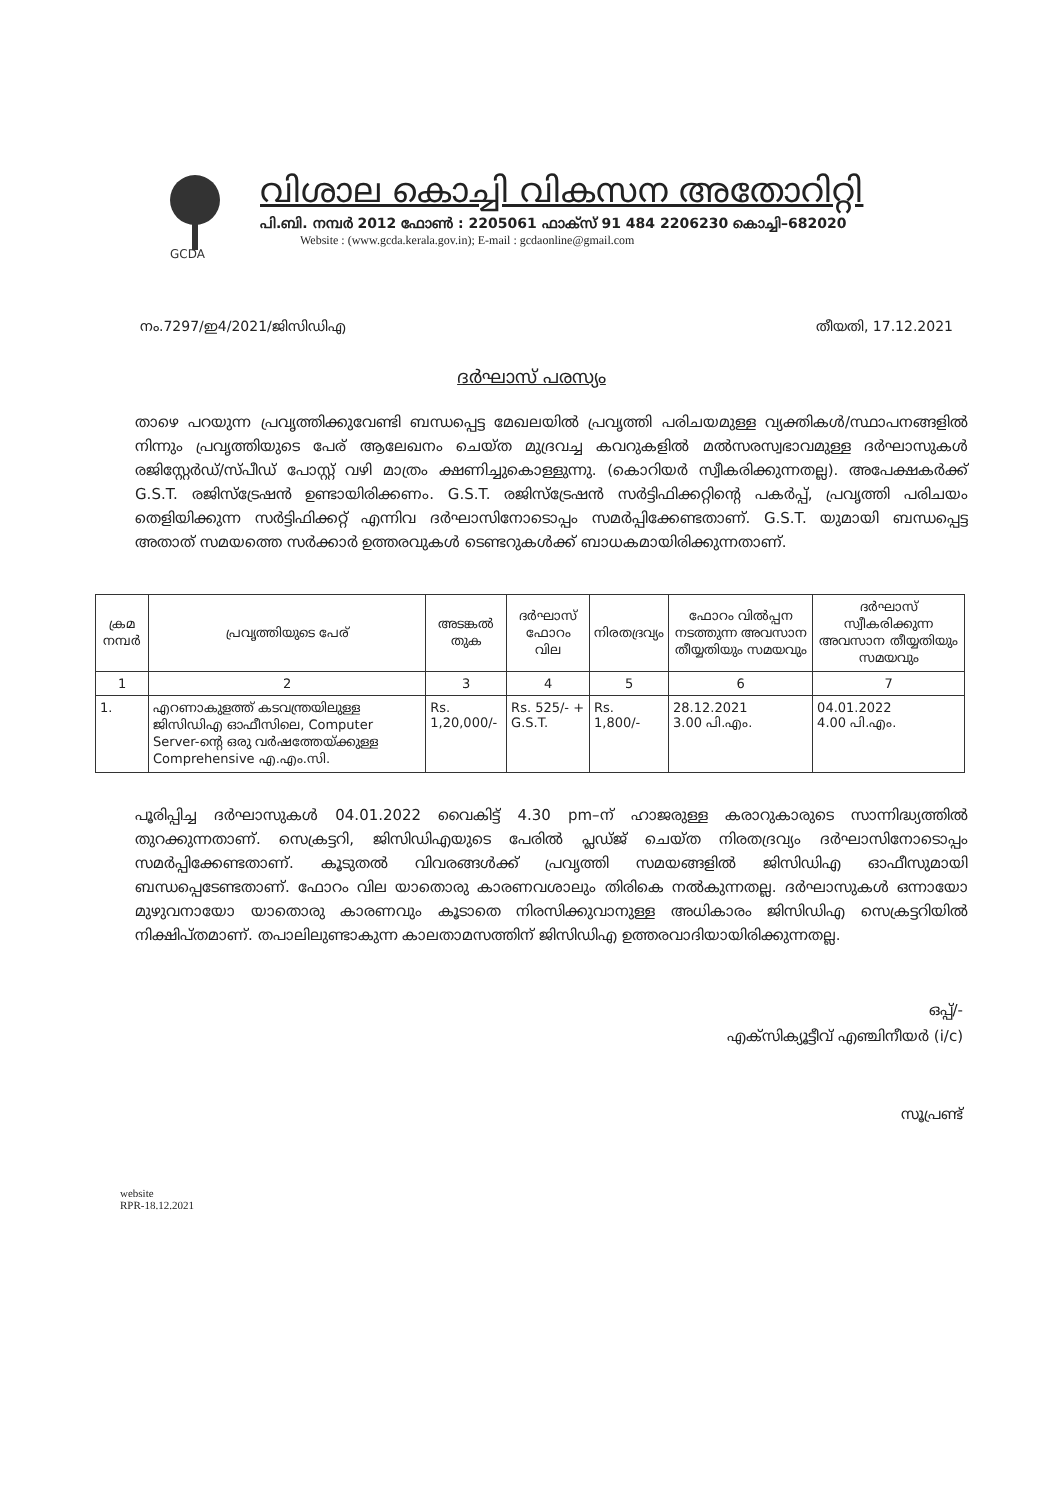GCDA
വിശാല കൊച്ചി വികസന അതോറിറ്റി
പി.ബി. നമ്പർ 2012 ഫോൺ : 2205061 ഫാക്സ് 91 484 2206230 കൊച്ചി–682020
Website : (www.gcda.kerala.gov.in); E-mail : gcdaonline@gmail.com
നം.7297/ഇ4/2021/ജിസിഡിഎ തീയതി, 17.12.2021
ദർഘാസ് പരസ്യം
താഴെ പറയുന്ന പ്രവൃത്തിക്കുവേണ്ടി ബന്ധപ്പെട്ട മേഖലയിൽ പ്രവൃത്തി പരിചയമുള്ള വ്യക്തികൾ/സ്ഥാപനങ്ങളിൽ നിന്നും പ്രവൃത്തിയുടെ പേര് ആലേഖനം ചെയ്ത മുദ്രവച്ച കവറുകളിൽ മൽസരസ്വഭാവമുള്ള ദർഘാസുകൾ രജിസ്റ്റേർഡ്/സ്പീഡ് പോസ്റ്റ് വഴി മാത്രം ക്ഷണിച്ചുകൊള്ളുന്നു. (കൊറിയർ സ്വീകരിക്കുന്നതല്ല). അപേക്ഷകർക്ക് G.S.T. രജിസ്ട്രേഷൻ ഉണ്ടായിരിക്കണം. G.S.T. രജിസ്ട്രേഷൻ സർട്ടിഫിക്കറ്റിന്റെ പകർപ്പ്, പ്രവൃത്തി പരിചയം തെളിയിക്കുന്ന സർട്ടിഫിക്കറ്റ് എന്നിവ ദർഘാസിനോടൊപ്പം സമർപ്പിക്കേണ്ടതാണ്. G.S.T. യുമായി ബന്ധപ്പെട്ട അതാത് സമയത്തെ സർക്കാർ ഉത്തരവുകൾ ടെണ്ടറുകൾക്ക് ബാധകമായിരിക്കുന്നതാണ്.
| ക്രമ നമ്പർ | പ്രവൃത്തിയുടെ പേര് | അടങ്കൽ തുക | ദർഘാസ് ഫോറം വില | നിരതദ്രവ്യം | ഫോറം വിൽപ്പന നടത്തുന്ന അവസാന തീയ്യതിയും സമയവും | ദർഘാസ് സ്വീകരിക്കുന്ന അവസാന തീയ്യതിയും സമയവും |
| --- | --- | --- | --- | --- | --- | --- |
| 1 | 2 | 3 | 4 | 5 | 6 | 7 |
| 1. | എറണാകുളത്ത് കടവന്ത്രയിലുള്ള ജിസിഡിഎ ഓഫീസിലെ, Computer Server-ന്റെ ഒരു വർഷത്തേയ്ക്കുള്ള Comprehensive എ.എം.സി. | Rs. 1,20,000/- | Rs. 525/- + G.S.T. | Rs. 1,800/- | 28.12.2021 3.00 പി.എം. | 04.01.2022 4.00 പി.എം. |
പൂരിപ്പിച്ച ദർഘാസുകൾ 04.01.2022 വൈകിട്ട് 4.30 pm–ന് ഹാജരുള്ള കരാറുകാരുടെ സാന്നിദ്ധ്യത്തിൽ തുറക്കുന്നതാണ്. സെക്രട്ടറി, ജിസിഡിഎയുടെ പേരിൽ പ്ലഡ്ജ് ചെയ്ത നിരതദ്രവ്യം ദർഘാസിനോടൊപ്പം സമർപ്പിക്കേണ്ടതാണ്. കൂടുതൽ വിവരങ്ങൾക്ക് പ്രവൃത്തി സമയങ്ങളിൽ ജിസിഡിഎ ഓഫീസുമായി ബന്ധപ്പെടേണ്ടതാണ്. ഫോറം വില യാതൊരു കാരണവശാലും തിരികെ നൽകുന്നതല്ല. ദർഘാസുകൾ ഒന്നായോ മുഴുവനായോ യാതൊരു കാരണവും കൂടാതെ നിരസിക്കുവാനുള്ള അധികാരം ജിസിഡിഎ സെക്രട്ടറിയിൽ നിക്ഷിപ്തമാണ്. തപാലിലുണ്ടാകുന്ന കാലതാമസത്തിന് ജിസിഡിഎ ഉത്തരവാദിയായിരിക്കുന്നതല്ല.
ഒപ്പ്/-
എക്സിക്യൂട്ടീവ് എഞ്ചിനീയർ (i/c)
സൂപ്രണ്ട്
website
RPR-18.12.2021